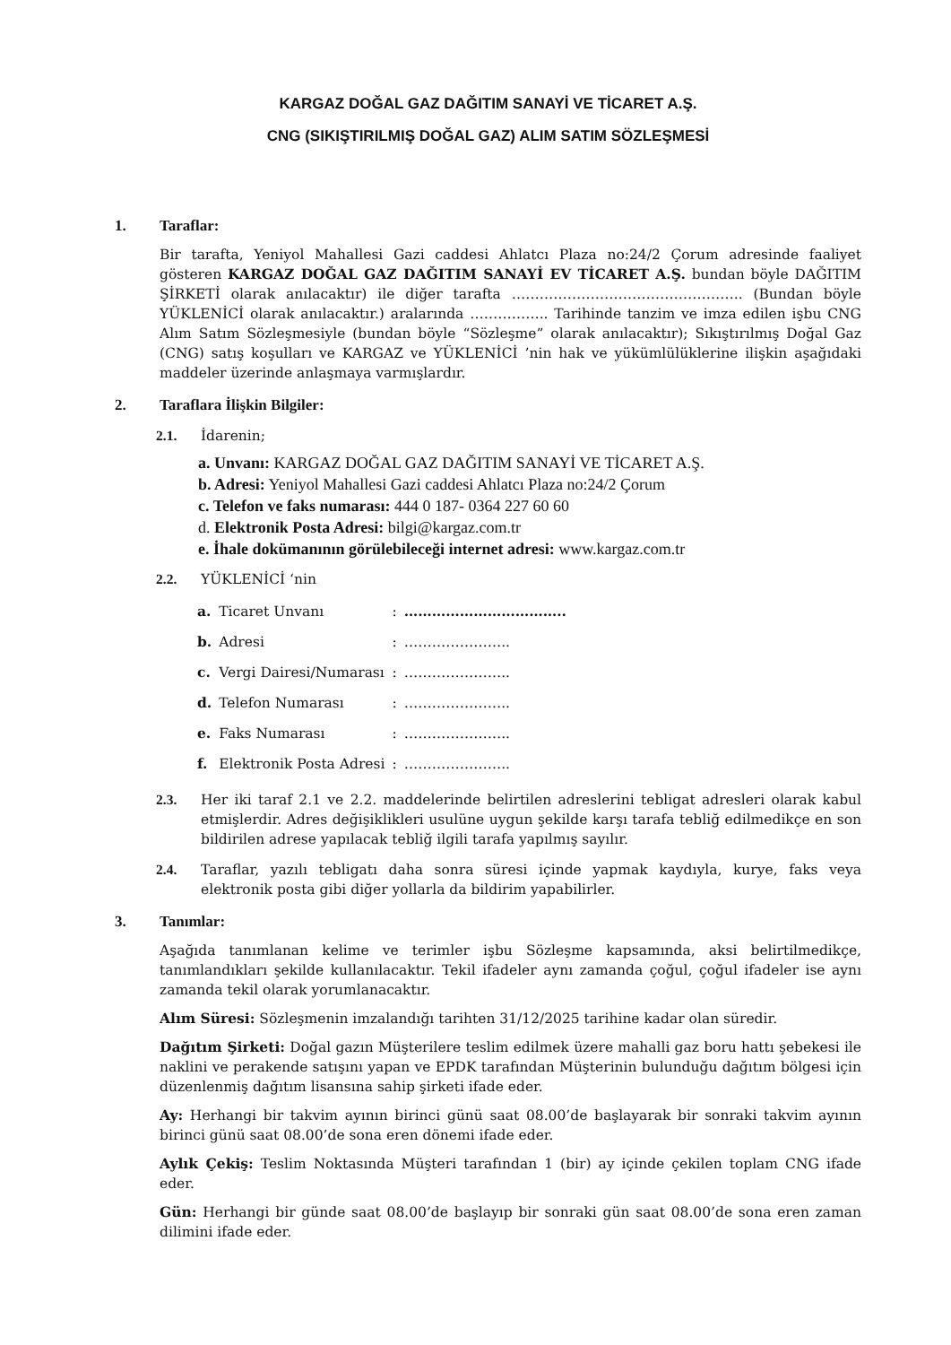KARGAZ DOĞAL GAZ DAĞITIM SANAYİ VE TİCARET A.Ş.
CNG (SIKIŞTIRILMIŞ DOĞAL GAZ) ALIM SATIM SÖZLEŞMESİ
1. Taraflar:
Bir tarafta, Yeniyol Mahallesi Gazi caddesi Ahlatcı Plaza no:24/2 Çorum adresinde faaliyet gösteren KARGAZ DOĞAL GAZ DAĞITIM SANAYİ EV TİCARET A.Ş. bundan böyle DAĞITIM ŞİRKETİ olarak anılacaktır) ile diğer tarafta ………………………………………….. (Bundan böyle YÜKLENİCİ olarak anılacaktır.) aralarında …………….. Tarihinde tanzim ve imza edilen işbu CNG Alım Satım Sözleşmesiyle (bundan böyle “Sözleşme” olarak anılacaktır); Sıkıştırılmış Doğal Gaz (CNG) satış koşulları ve KARGAZ ve YÜKLENİCİ ’nin hak ve yükümlülüklerine ilişkin aşağıdaki maddeler üzerinde anlaşmaya varmışlardır.
2. Taraflara İlişkin Bilgiler:
2.1. İdarenin;
a. Unvanı: KARGAZ DOĞAL GAZ DAĞITIM SANAYİ VE TİCARET A.Ş.
b. Adresi: Yeniyol Mahallesi Gazi caddesi Ahlatcı Plaza no:24/2 Çorum
c. Telefon ve faks numarası: 444 0 187- 0364 227 60 60
d. Elektronik Posta Adresi: bilgi@kargaz.com.tr
e. İhale dokümanının görülebileceği internet adresi: www.kargaz.com.tr
2.2. YÜKLENİCİ ‘nin
| a. | Ticaret Unvanı | : | …………………………….. |
| b. | Adresi | : | ………………….. |
| c. | Vergi Dairesi/Numarası | : | ………………….. |
| d. | Telefon Numarası | : | ………………….. |
| e. | Faks Numarası | : | ………………….. |
| f. | Elektronik Posta Adresi | : | ………………….. |
2.3. Her iki taraf 2.1 ve 2.2. maddelerinde belirtilen adreslerini tebligat adresleri olarak kabul etmişlerdir. Adres değişiklikleri usulüne uygun şekilde karşı tarafa tebliğ edilmedikçe en son bildirilen adrese yapılacak tebliğ ilgili tarafa yapılmış sayılır.
2.4. Taraflar, yazılı tebligatı daha sonra süresi içinde yapmak kaydıyla, kurye, faks veya elektronik posta gibi diğer yollarla da bildirim yapabilirler.
3. Tanımlar:
Aşağıda tanımlanan kelime ve terimler işbu Sözleşme kapsamında, aksi belirtilmedikçe, tanımlandıkları şekilde kullanılacaktır. Tekil ifadeler aynı zamanda çoğul, çoğul ifadeler ise aynı zamanda tekil olarak yorumlanacaktır.
Alım Süresi: Sözleşmenin imzalandığı tarihten 31/12/2025 tarihine kadar olan süredir.
Dağıtım Şirketi: Doğal gazın Müşterilere teslim edilmek üzere mahalli gaz boru hattı şebekesi ile naklini ve perakende satışını yapan ve EPDK tarafından Müşterinin bulunduğu dağıtım bölgesi için düzenlenmiş dağıtım lisansına sahip şirketi ifade eder.
Ay: Herhangi bir takvim ayının birinci günü saat 08.00’de başlayarak bir sonraki takvim ayının birinci günü saat 08.00’de sona eren dönemi ifade eder.
Aylık Çekiş: Teslim Noktasında Müşteri tarafından 1 (bir) ay içinde çekilen toplam CNG ifade eder.
Gün: Herhangi bir günde saat 08.00’de başlayıp bir sonraki gün saat 08.00’de sona eren zaman dilimini ifade eder.